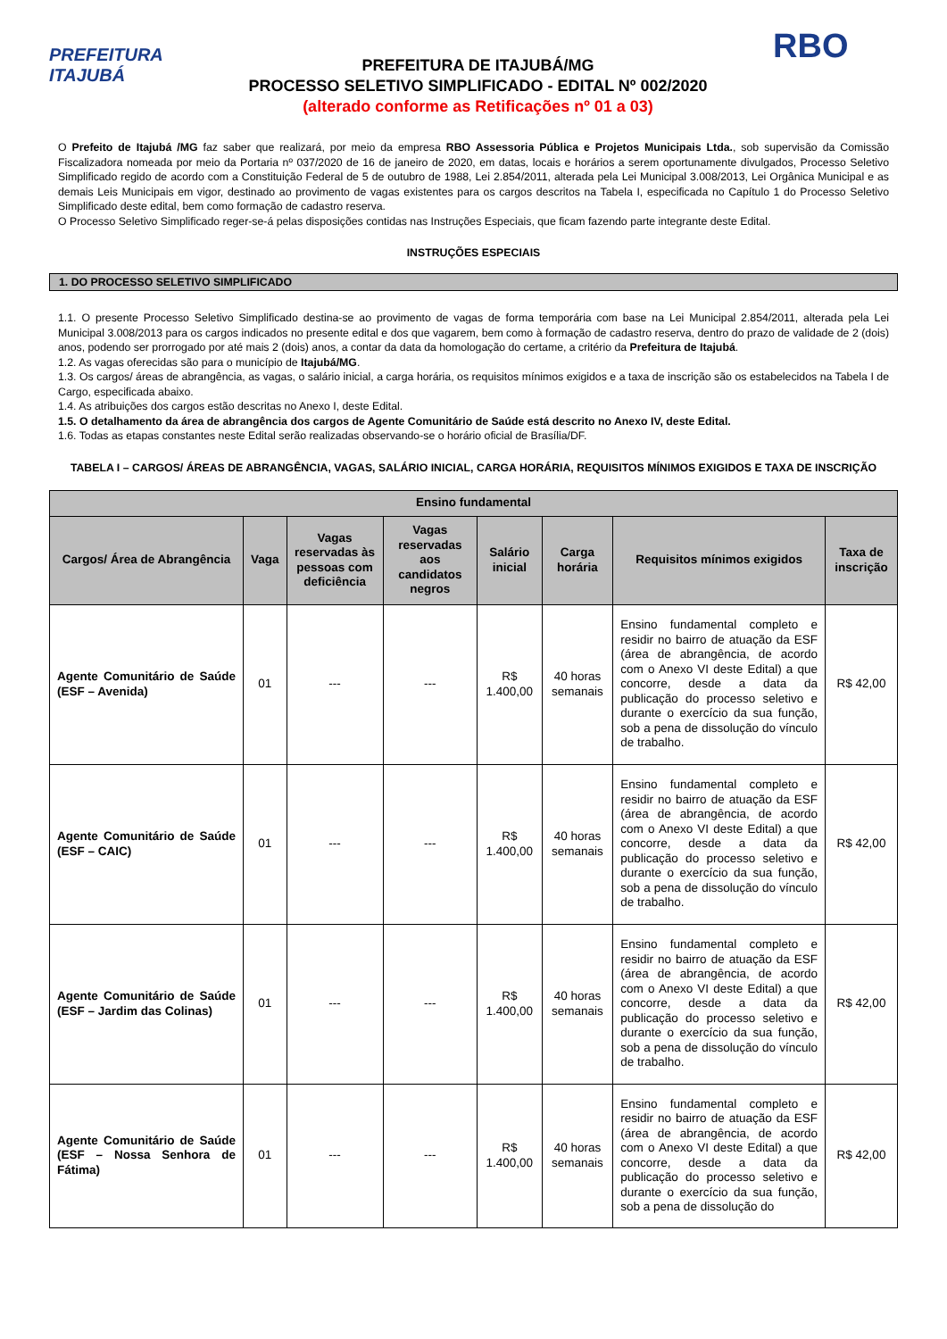PREFEITURA ITAJUBÁ
PREFEITURA DE ITAJUBÁ/MG
PROCESSO SELETIVO SIMPLIFICADO - EDITAL Nº 002/2020
(alterado conforme as Retificações nº 01 a 03)
RBO
O Prefeito de Itajubá /MG faz saber que realizará, por meio da empresa RBO Assessoria Pública e Projetos Municipais Ltda., sob supervisão da Comissão Fiscalizadora nomeada por meio da Portaria nº 037/2020 de 16 de janeiro de 2020, em datas, locais e horários a serem oportunamente divulgados, Processo Seletivo Simplificado regido de acordo com a Constituição Federal de 5 de outubro de 1988, Lei 2.854/2011, alterada pela Lei Municipal 3.008/2013, Lei Orgânica Municipal e as demais Leis Municipais em vigor, destinado ao provimento de vagas existentes para os cargos descritos na Tabela I, especificada no Capítulo 1 do Processo Seletivo Simplificado deste edital, bem como formação de cadastro reserva.
O Processo Seletivo Simplificado reger-se-á pelas disposições contidas nas Instruções Especiais, que ficam fazendo parte integrante deste Edital.
INSTRUÇÕES ESPECIAIS
1. DO PROCESSO SELETIVO SIMPLIFICADO
1.1. O presente Processo Seletivo Simplificado destina-se ao provimento de vagas de forma temporária com base na Lei Municipal 2.854/2011, alterada pela Lei Municipal 3.008/2013 para os cargos indicados no presente edital e dos que vagarem, bem como à formação de cadastro reserva, dentro do prazo de validade de 2 (dois) anos, podendo ser prorrogado por até mais 2 (dois) anos, a contar da data da homologação do certame, a critério da Prefeitura de Itajubá.
1.2. As vagas oferecidas são para o município de Itajubá/MG.
1.3. Os cargos/ áreas de abrangência, as vagas, o salário inicial, a carga horária, os requisitos mínimos exigidos e a taxa de inscrição são os estabelecidos na Tabela I de Cargo, especificada abaixo.
1.4. As atribuições dos cargos estão descritas no Anexo I, deste Edital.
1.5. O detalhamento da área de abrangência dos cargos de Agente Comunitário de Saúde está descrito no Anexo IV, deste Edital.
1.6. Todas as etapas constantes neste Edital serão realizadas observando-se o horário oficial de Brasília/DF.
TABELA I – CARGOS/ ÁREAS DE ABRANGÊNCIA, VAGAS, SALÁRIO INICIAL, CARGA HORÁRIA, REQUISITOS MÍNIMOS EXIGIDOS E TAXA DE INSCRIÇÃO
| Ensino fundamental | | | | | | | |
| --- | --- | --- | --- | --- | --- | --- | --- |
| Cargos/ Área de Abrangência | Vaga | Vagas reservadas às pessoas com deficiência | Vagas reservadas aos candidatos negros | Salário inicial | Carga horária | Requisitos mínimos exigidos | Taxa de inscrição |
| Agente Comunitário de Saúde (ESF – Avenida) | 01 | --- | --- | R$ 1.400,00 | 40 horas semanais | Ensino fundamental completo e residir no bairro de atuação da ESF (área de abrangência, de acordo com o Anexo VI deste Edital) a que concorre, desde a data da publicação do processo seletivo e durante o exercício da sua função, sob a pena de dissolução do vínculo de trabalho. | R$ 42,00 |
| Agente Comunitário de Saúde (ESF – CAIC) | 01 | --- | --- | R$ 1.400,00 | 40 horas semanais | Ensino fundamental completo e residir no bairro de atuação da ESF (área de abrangência, de acordo com o Anexo VI deste Edital) a que concorre, desde a data da publicação do processo seletivo e durante o exercício da sua função, sob a pena de dissolução do vínculo de trabalho. | R$ 42,00 |
| Agente Comunitário de Saúde (ESF – Jardim das Colinas) | 01 | --- | --- | R$ 1.400,00 | 40 horas semanais | Ensino fundamental completo e residir no bairro de atuação da ESF (área de abrangência, de acordo com o Anexo VI deste Edital) a que concorre, desde a data da publicação do processo seletivo e durante o exercício da sua função, sob a pena de dissolução do vínculo de trabalho. | R$ 42,00 |
| Agente Comunitário de Saúde (ESF – Nossa Senhora de Fátima) | 01 | --- | --- | R$ 1.400,00 | 40 horas semanais | Ensino fundamental completo e residir no bairro de atuação da ESF (área de abrangência, de acordo com o Anexo VI deste Edital) a que concorre, desde a data da publicação do processo seletivo e durante o exercício da sua função, sob a pena de dissolução do | R$ 42,00 |